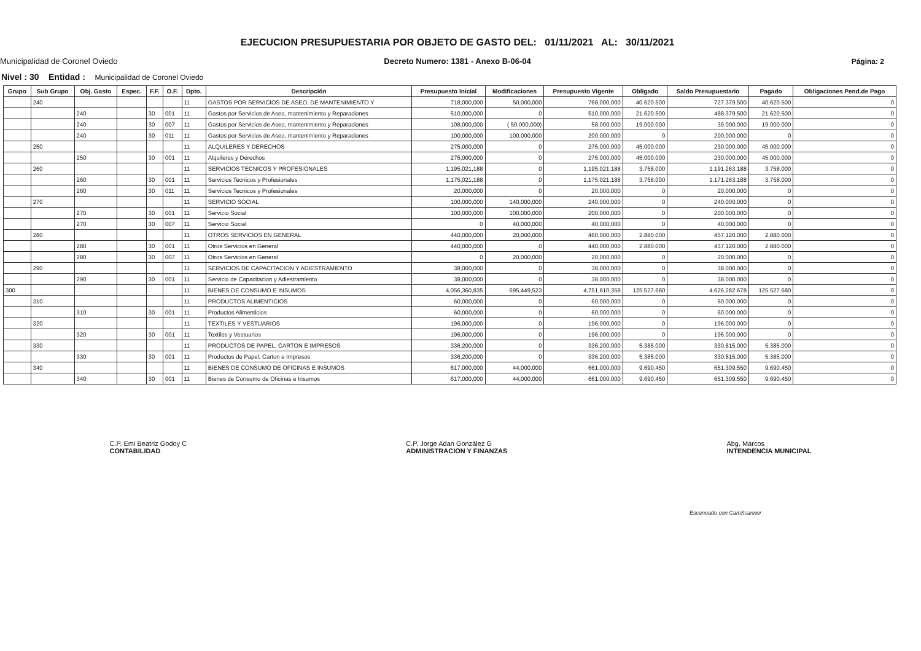Municipalidad de Coronel Oviedo
EJECUCION PRESUPUESTARIA POR OBJETO DE GASTO DEL: 01/11/2021 AL: 30/11/2021
Decreto Numero: 1381 - Anexo B-06-04
Página: 2
Nivel : 30 Entidad : Municipalidad de Coronel Oviedo
| Grupo | Sub Grupo | Obj. Gasto | Espec. | F.F. | O.F. | Dpto. | Descripción | Presupuesto Inicial | Modificaciones | Presupuesto Vigente | Obligado | Saldo Presupuestario | Pagado | Obligaciones Pend.de Pago |
| --- | --- | --- | --- | --- | --- | --- | --- | --- | --- | --- | --- | --- | --- | --- |
| | 240 | | | | | 11 | GASTOS POR SERVICIOS DE ASEO, DE MANTENIMIENTO Y | 718,000,000 | 50,000,000 | 768,000,000 | 40.620.500 | 727.379.500 | 40.620.500 | 0 |
| | | 240 | | 30 | 001 | 11 | Gastos por Servicios de Aseo, mantenimiento y Reparaciones | 510,000,000 | 0 | 510,000,000 | 21.620.500 | 488.379.500 | 21.620.500 | 0 |
| | | 240 | | 30 | 007 | 11 | Gastos por Servicios de Aseo, mantenimiento y Reparaciones | 108,000,000 | ( 50.000,000) | 58,000,000 | 19.000.000 | 39.000.000 | 19.000.000 | 0 |
| | | 240 | | 30 | 011 | 11 | Gastos por Servicios de Aseo, mantenimiento y Reparaciones | 100,000,000 | 100,000,000 | 200,000,000 | 0 | 200.000.000 | 0 | 0 |
| | 250 | | | | | 11 | ALQUILERES Y DERECHOS | 275,000,000 | 0 | 275,000,000 | 45.000.000 | 230.000.000 | 45.000.000 | 0 |
| | | 250 | | 30 | 001 | 11 | Alquileres y Derechos | 275,000,000 | 0 | 275,000,000 | 45.000.000 | 230.000.000 | 45.000.000 | 0 |
| | 260 | | | | | 11 | SERVICIOS TECNICOS Y PROFESIONALES | 1,195,021,188 | 0 | 1,195,021,188 | 3.758.000 | 1.191.263.188 | 3.758.000 | 0 |
| | | 260 | | 30 | 001 | 11 | Servicios Tecnicos y Profesionales | 1,175,021,188 | 0 | 1,175,021,188 | 3.758.000 | 1.171.263.188 | 3.758.000 | 0 |
| | | 260 | | 30 | 011 | 11 | Servicios Tecnicos y Profesionales | 20,000,000 | 0 | 20,000,000 | 0 | 20.000.000 | 0 | 0 |
| | 270 | | | | | 11 | SERVICIO SOCIAL | 100,000,000 | 140,000,000 | 240,000,000 | 0 | 240.000.000 | 0 | 0 |
| | | 270 | | 30 | 001 | 11 | Servicio Social | 100,000,000 | 100,000,000 | 200,000,000 | 0 | 200.000.000 | 0 | 0 |
| | | 270 | | 30 | 007 | 11 | Servicio Social | 0 | 40,000,000 | 40,000,000 | 0 | 40.000.000 | 0 | 0 |
| | 280 | | | | | 11 | OTROS SERVICIOS EN GENERAL | 440,000,000 | 20,000,000 | 460,000,000 | 2.880.000 | 457.120.000 | 2.880.000 | 0 |
| | | 280 | | 30 | 001 | 11 | Otros Servicios en General | 440,000,000 | 0 | 440,000,000 | 2.880.000 | 437.120.000 | 2.880.000 | 0 |
| | | 280 | | 30 | 007 | 11 | Otros Servicios en General | 0 | 20,000,000 | 20,000,000 | 0 | 20.000.000 | 0 | 0 |
| | 290 | | | | | 11 | SERVICIOS DE CAPACITACION Y ADIESTRAMIENTO | 38,000,000 | 0 | 38,000,000 | 0 | 38.000.000 | 0 | 0 |
| | | 290 | | 30 | 001 | 11 | Servicio de Capacitacion y Adiestramiento | 38,000,000 | 0 | 38,000,000 | 0 | 38.000.000 | 0 | 0 |
| 300 | | | | | | 11 | BIENES DE CONSUMO E INSUMOS | 4,056,360,835 | 695,449,523 | 4,751,810,358 | 125.527.680 | 4.626.282.678 | 125.527.680 | 0 |
| | 310 | | | | | 11 | PRODUCTOS ALIMENTICIOS | 60,000,000 | 0 | 60,000,000 | 0 | 60.000.000 | 0 | 0 |
| | | 310 | | 30 | 001 | 11 | Productos Alimenticios | 60,000,000 | 0 | 60,000,000 | 0 | 60.000.000 | 0 | 0 |
| | 320 | | | | | 11 | TEXTILES Y VESTUARIOS | 196,000,000 | 0 | 196,000,000 | 0 | 196.000.000 | 0 | 0 |
| | | 320 | | 30 | 001 | 11 | Textiles y Vestuarios | 196,000,000 | 0 | 196,000,000 | 0 | 196.000.000 | 0 | 0 |
| | 330 | | | | | 11 | PRODUCTOS DE PAPEL, CARTON E IMPRESOS | 336,200,000 | 0 | 336,200,000 | 5.385.000 | 330.815.000 | 5.385.000 | 0 |
| | | 330 | | 30 | 001 | 11 | Productos de Papel, Carton e Impresos | 336,200,000 | 0 | 336,200,000 | 5.385.000 | 330.815.000 | 5.385.000 | 0 |
| | 340 | | | | | 11 | BIENES DE CONSUMO DE OFICINAS E INSUMOS | 617,000,000 | 44,000,000 | 661,000,000 | 9.690.450 | 651.309.550 | 9.690.450 | 0 |
| | | 340 | | 30 | 001 | 11 | Bienes de Consumo de Oficinas e Insumos | 617,000,000 | 44,000,000 | 661,000,000 | 9.690.450 | 651.309.550 | 9.690.450 | 0 |
C.P. Emi Beatriz Godoy C
CONTABILIDAD
C.P. Jorge Adan González G
ADMINISTRACION Y FINANZAS
Abg. Marcos
INTENDENCIA MUNICIPAL
Escaneado con CamScanner